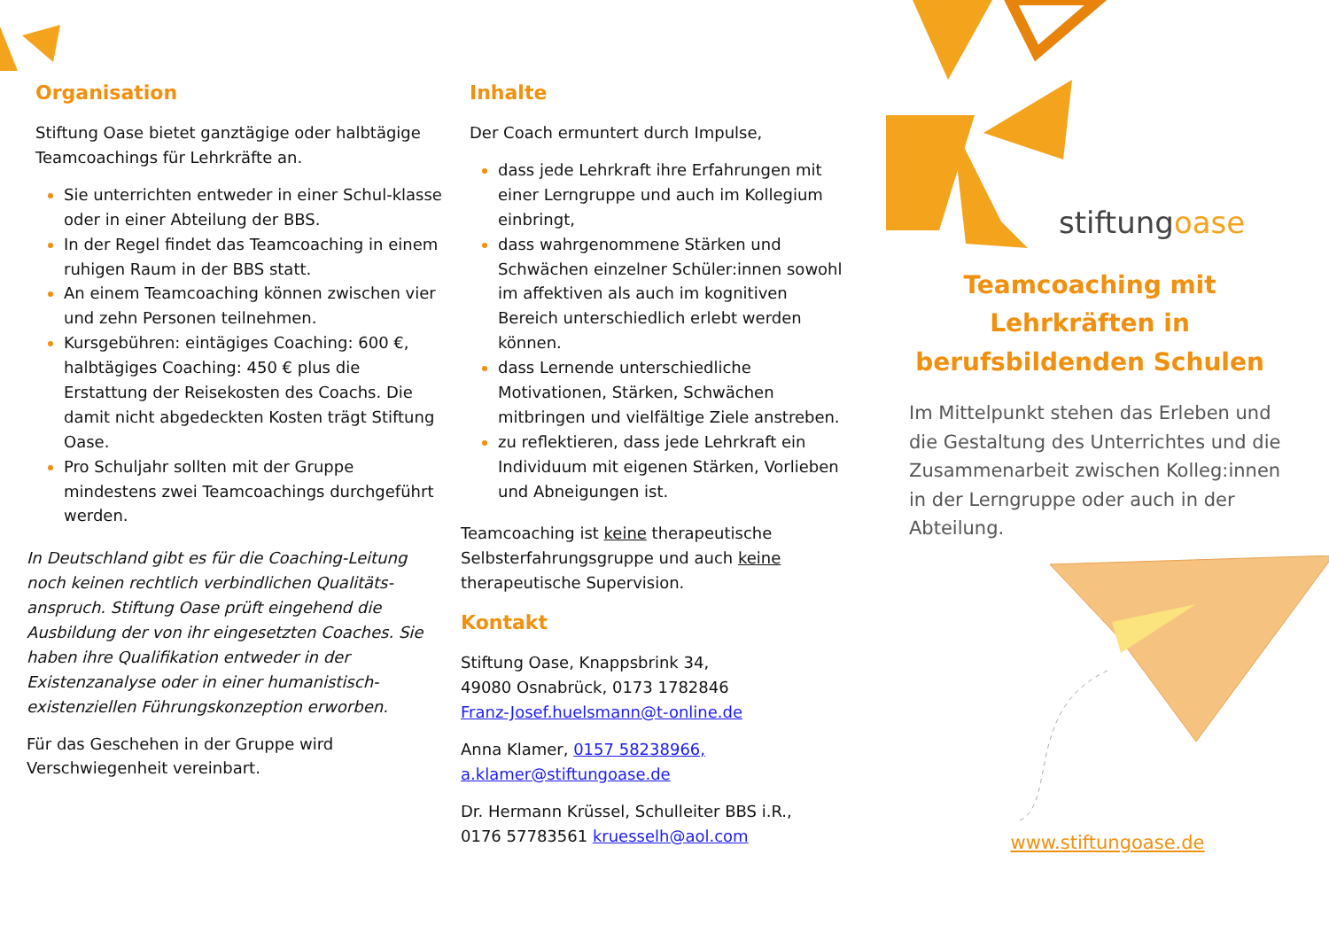Organisation
Stiftung Oase bietet ganztägige oder halbtägige Teamcoachings für Lehrkräfte an.
Sie unterrichten entweder in einer Schul-klasse oder in einer Abteilung der BBS.
In der Regel findet das Teamcoaching in einem ruhigen Raum in der BBS statt.
An einem Teamcoaching können zwischen vier und zehn Personen teilnehmen.
Kursgebühren: eintägiges Coaching: 600 €, halbtägiges Coaching: 450 € plus die Erstattung der Reisekosten des Coachs. Die damit nicht abgedeckten Kosten trägt Stiftung Oase.
Pro Schuljahr sollten mit der Gruppe mindestens zwei Teamcoachings durchgeführt werden.
In Deutschland gibt es für die Coaching-Leitung noch keinen rechtlich verbindlichen Qualitäts-anspruch. Stiftung Oase prüft eingehend die Ausbildung der von ihr eingesetzten Coaches. Sie haben ihre Qualifikation entweder in der Existenzanalyse oder in einer humanistisch-existenziellen Führungskonzeption erworben.
Für das Geschehen in der Gruppe wird Verschwiegenheit vereinbart.
Inhalte
Der Coach ermuntert durch Impulse,
dass jede Lehrkraft ihre Erfahrungen mit einer Lerngruppe und auch im Kollegium einbringt,
dass wahrgenommene Stärken und Schwächen einzelner Schüler:innen sowohl im affektiven als auch im kognitiven Bereich unterschiedlich erlebt werden können.
dass Lernende unterschiedliche Motivationen, Stärken, Schwächen mitbringen und vielfältige Ziele anstreben.
zu reflektieren, dass jede Lehrkraft ein Individuum mit eigenen Stärken, Vorlieben und Abneigungen ist.
Teamcoaching ist keine therapeutische Selbsterfahrungsgruppe und auch keine therapeutische Supervision.
Kontakt
Stiftung Oase, Knappsbrink 34,
49080 Osnabrück, 0173 1782846
Franz-Josef.huelsmann@t-online.de
Anna Klamer, 0157 58238966,
a.klamer@stiftungoase.de
Dr. Hermann Krüssel, Schulleiter BBS i.R.,
0176 57783561 kruesselh@aol.com
stiftungoase
Teamcoaching mit
Lehrkräften in
berufsbildenden Schulen
Im Mittelpunkt stehen das Erleben und die Gestaltung des Unterrichtes und die Zusammenarbeit zwischen Kolleg:innen in der Lerngruppe oder auch in der Abteilung.
www.stiftungoase.de